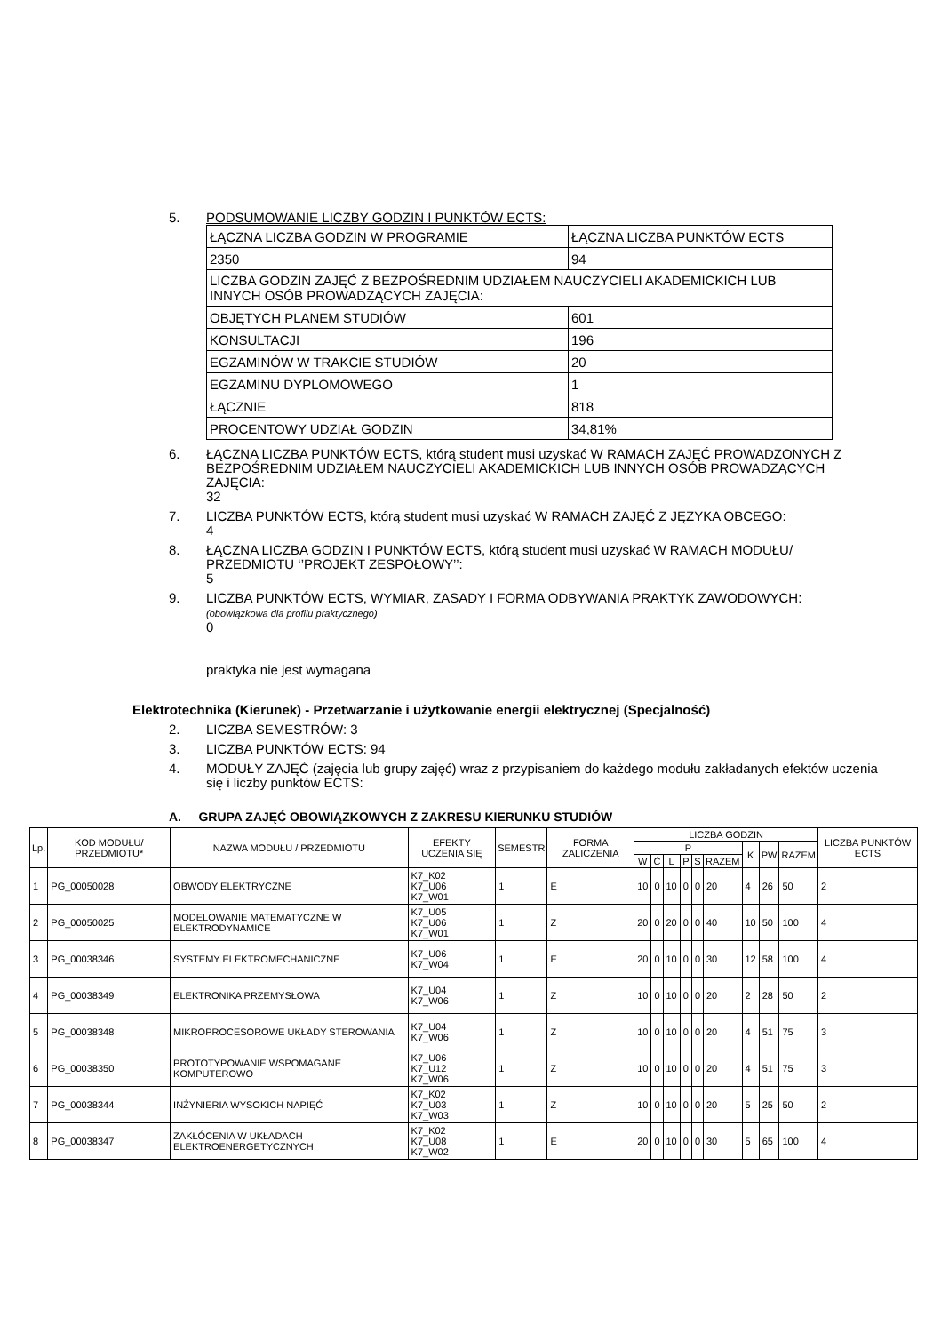5. PODSUMOWANIE LICZBY GODZIN I PUNKTÓW ECTS:
| ŁĄCZNA LICZBA GODZIN W PROGRAMIE | ŁĄCZNA LICZBA PUNKTÓW ECTS |
| 2350 | 94 |
| LICZBA GODZIN ZAJĘĆ Z BEZPOŚREDNIM UDZIAŁEM NAUCZYCIELI AKADEMICKICH LUB INNYCH OSÓB PROWADZĄCYCH ZAJĘCIA: | |
| OBJĘTYCH PLANEM STUDIÓW | 601 |
| KONSULTACJI | 196 |
| EGZAMINÓW W TRAKCIE STUDIÓW | 20 |
| EGZAMINU DYPLOMOWEGO | 1 |
| ŁĄCZNIE | 818 |
| PROCENTOWY UDZIAŁ GODZIN | 34,81% |
6. ŁĄCZNA LICZBA PUNKTÓW ECTS, którą student musi uzyskać W RAMACH ZAJĘĆ PROWADZONYCH Z BEZPOŚREDNIM UDZIAŁEM NAUCZYCIELI AKADEMICKICH LUB INNYCH OSÓB PROWADZĄCYCH ZAJĘCIA:
32
7. LICZBA PUNKTÓW ECTS, którą student musi uzyskać W RAMACH ZAJĘĆ Z JĘZYKA OBCEGO:
4
8. ŁĄCZNA LICZBA GODZIN I PUNKTÓW ECTS, którą student musi uzyskać W RAMACH MODUŁU/ PRZEDMIOTU ‘’PROJEKT ZESPOŁOWY’’:
5
9. LICZBA PUNKTÓW ECTS, WYMIAR, ZASADY I FORMA ODBYWANIA PRAKTYK ZAWODOWYCH:
(obowiązkowa dla profilu praktycznego)
0
praktyka nie jest wymagana
Elektrotechnika (Kierunek) - Przetwarzanie i użytkowanie energii elektrycznej (Specjalność)
2. LICZBA SEMESTRÓW: 3
3. LICZBA PUNKTÓW ECTS: 94
4. MODUŁY ZAJĘĆ (zajęcia lub grupy zajęć) wraz z przypisaniem do każdego modułu zakładanych efektów uczenia się i liczby punktów ECTS:
A. GRUPA ZAJĘĆ OBOWIĄZKOWYCH Z ZAKRESU KIERUNKU STUDIÓW
| Lp. | KOD MODUŁU/ PRZEDMIOTU* | NAZWA MODUŁU / PRZEDMIOTU | EFEKTY UCZENIA SIĘ | SEMESTR | FORMA ZALICZENIA | LICZBA GODZIN | | | | | | | | | LICZBA PUNKTÓW ECTS |
| --- | --- | --- | --- | --- | --- | --- | --- | --- | --- | --- | --- | --- | --- | --- | --- |
| | | | | | | P | | | | | | K | PW | RAZEM | |
| | | | | | | W | Ć | L | P | S | RAZEM | | | | |
| 1 | PG_00050028 | OBWODY ELEKTRYCZNE | K7_K02 K7_U06 K7_W01 | 1 | E | 10 | 0 | 10 | 0 | 0 | 20 | 4 | 26 | 50 | 2 |
| 2 | PG_00050025 | MODELOWANIE MATEMATYCZNE W ELEKTRODYNAMICE | K7_U05 K7_U06 K7_W01 | 1 | Z | 20 | 0 | 20 | 0 | 0 | 40 | 10 | 50 | 100 | 4 |
| 3 | PG_00038346 | SYSTEMY ELEKTROMECHANICZNE | K7_U06 K7_W04 | 1 | E | 20 | 0 | 10 | 0 | 0 | 30 | 12 | 58 | 100 | 4 |
| 4 | PG_00038349 | ELEKTRONIKA PRZEMYSŁOWA | K7_U04 K7_W06 | 1 | Z | 10 | 0 | 10 | 0 | 0 | 20 | 2 | 28 | 50 | 2 |
| 5 | PG_00038348 | MIKROPROCESOROWE UKŁADY STEROWANIA | K7_U04 K7_W06 | 1 | Z | 10 | 0 | 10 | 0 | 0 | 20 | 4 | 51 | 75 | 3 |
| 6 | PG_00038350 | PROTOTYPOWANIE WSPOMAGANE KOMPUTEROWO | K7_U06 K7_U12 K7_W06 | 1 | Z | 10 | 0 | 10 | 0 | 0 | 20 | 4 | 51 | 75 | 3 |
| 7 | PG_00038344 | INŻYNIERIA WYSOKICH NAPIĘĆ | K7_K02 K7_U03 K7_W03 | 1 | Z | 10 | 0 | 10 | 0 | 0 | 20 | 5 | 25 | 50 | 2 |
| 8 | PG_00038347 | ZAKŁÓCENIA W UKŁADACH ELEKTROENERGETYCZNYCH | K7_K02 K7_U08 K7_W02 | 1 | E | 20 | 0 | 10 | 0 | 0 | 30 | 5 | 65 | 100 | 4 |